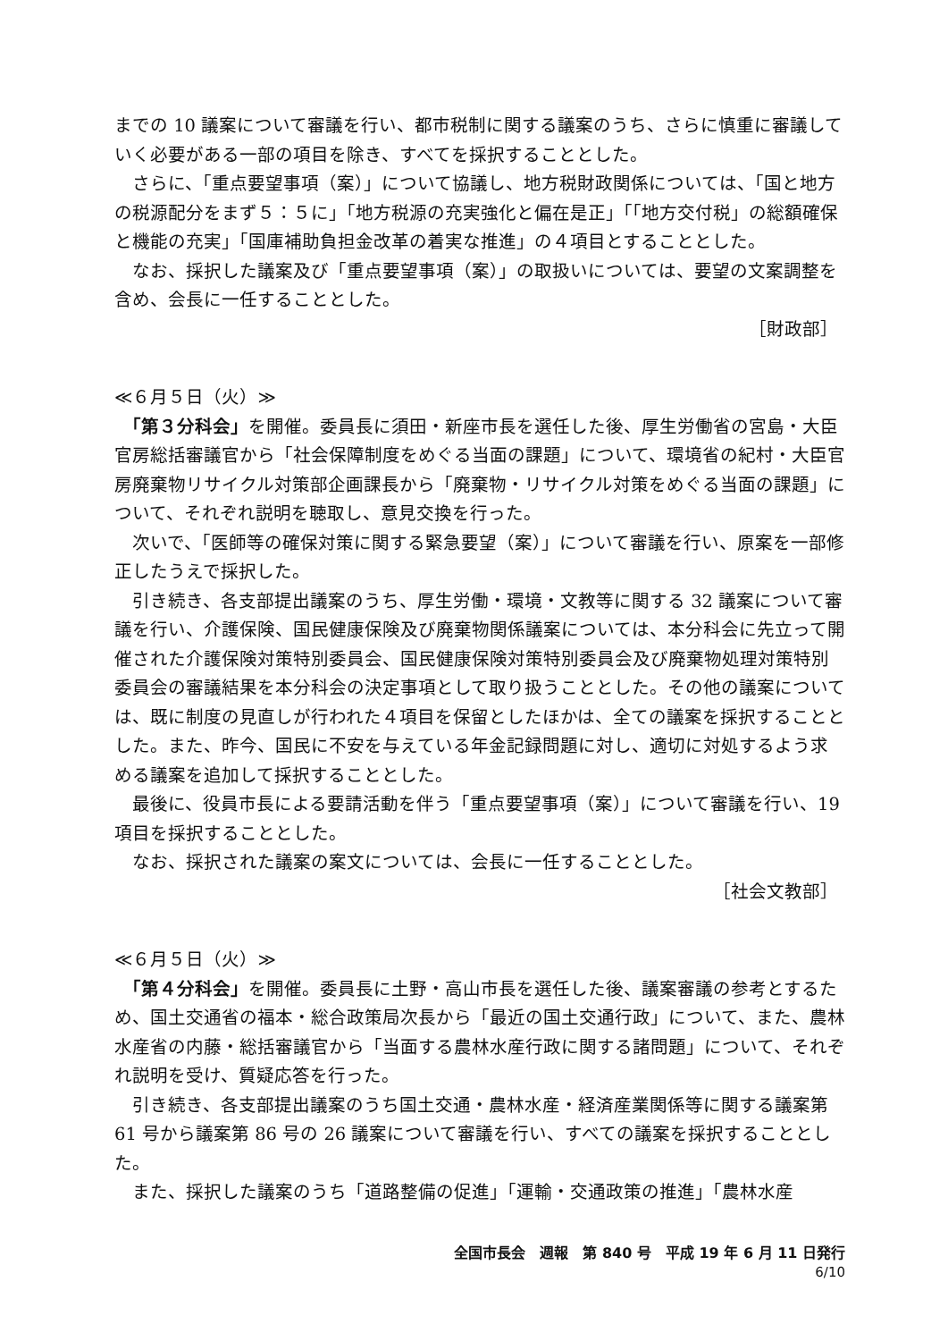までの 10 議案について審議を行い、都市税制に関する議案のうち、さらに慎重に審議していく必要がある一部の項目を除き、すべてを採択することとした。
　さらに、「重点要望事項（案）」について協議し、地方税財政関係については、「国と地方の税源配分をまず５：５に」「地方税源の充実強化と偏在是正」「「地方交付税」の総額確保と機能の充実」「国庫補助負担金改革の着実な推進」の４項目とすることとした。
　なお、採択した議案及び「重点要望事項（案）」の取扱いについては、要望の文案調整を含め、会長に一任することとした。
［財政部］
≪６月５日（火）≫
　「第３分科会」を開催。委員長に須田・新座市長を選任した後、厚生労働省の宮島・大臣官房総括審議官から「社会保障制度をめぐる当面の課題」について、環境省の紀村・大臣官房廃棄物リサイクル対策部企画課長から「廃棄物・リサイクル対策をめぐる当面の課題」について、それぞれ説明を聴取し、意見交換を行った。
　次いで、「医師等の確保対策に関する緊急要望（案）」について審議を行い、原案を一部修正したうえで採択した。
　引き続き、各支部提出議案のうち、厚生労働・環境・文教等に関する 32 議案について審議を行い、介護保険、国民健康保険及び廃棄物関係議案については、本分科会に先立って開催された介護保険対策特別委員会、国民健康保険対策特別委員会及び廃棄物処理対策特別委員会の審議結果を本分科会の決定事項として取り扱うこととした。その他の議案については、既に制度の見直しが行われた４項目を保留としたほかは、全ての議案を採択することとした。また、昨今、国民に不安を与えている年金記録問題に対し、適切に対処するよう求める議案を追加して採択することとした。
　最後に、役員市長による要請活動を伴う「重点要望事項（案）」について審議を行い、19 項目を採択することとした。
　なお、採択された議案の案文については、会長に一任することとした。
［社会文教部］
≪６月５日（火）≫
　「第４分科会」を開催。委員長に土野・高山市長を選任した後、議案審議の参考とするため、国土交通省の福本・総合政策局次長から「最近の国土交通行政」について、また、農林水産省の内藤・総括審議官から「当面する農林水産行政に関する諸問題」について、それぞれ説明を受け、質疑応答を行った。
　引き続き、各支部提出議案のうち国土交通・農林水産・経済産業関係等に関する議案第 61 号から議案第 86 号の 26 議案について審議を行い、すべての議案を採択することとした。
　また、採択した議案のうち「道路整備の促進」「運輸・交通政策の推進」「農林水産
全国市長会　週報　第 840 号　平成 19 年 6 月 11 日発行
6/10